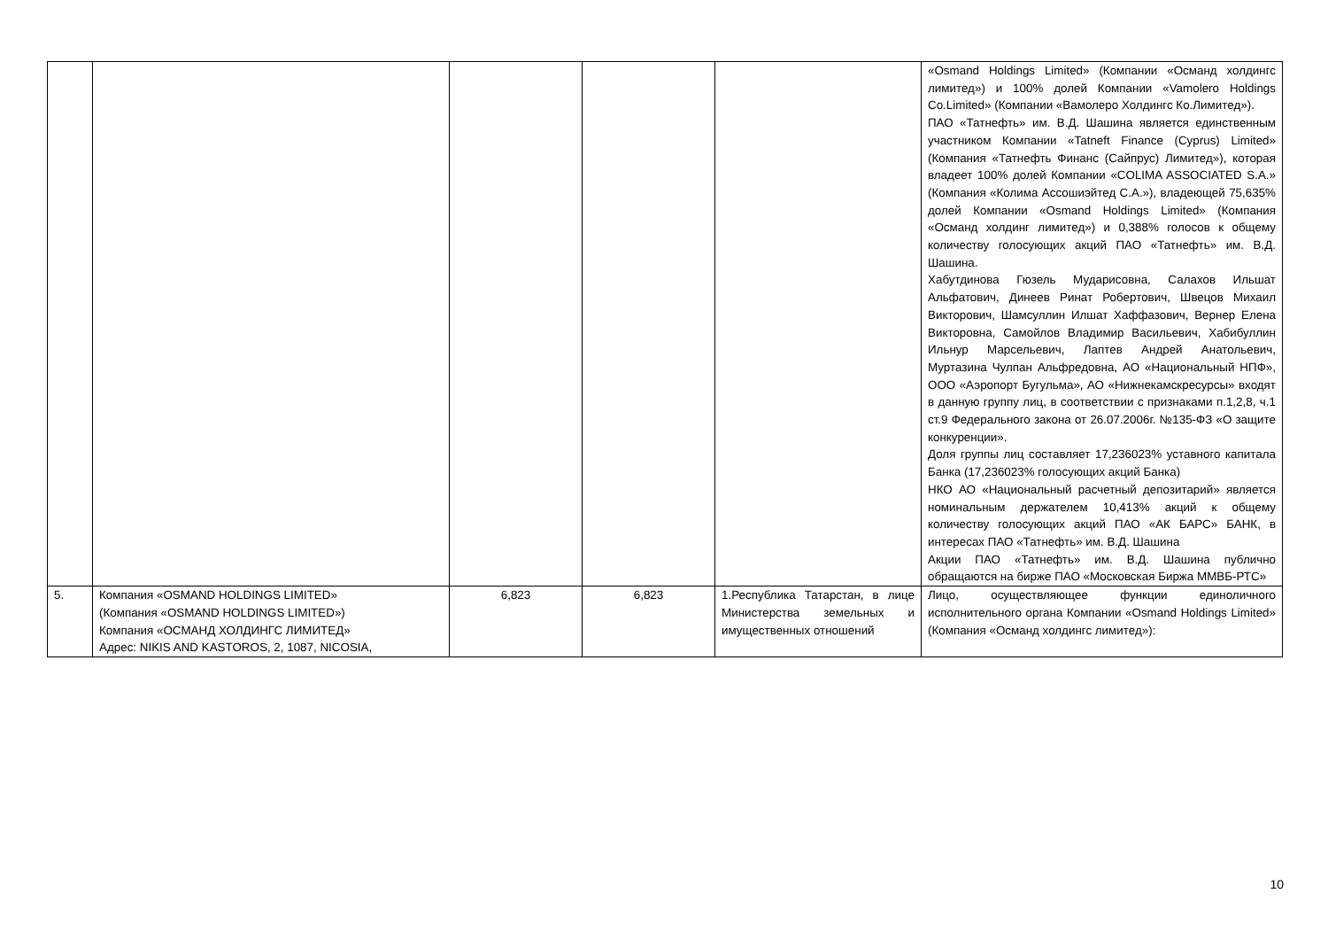| | | | | | «Osmand Holdings Limited» (Компании «Османд холдингс лимитед») и 100% долей Компании «Vamolero Holdings Co.Limited» (Компании «Вамолеро Холдингс Ко.Лимитед»). ПАО «Татнефть» им. В.Д. Шашина является единственным участником Компании «Tatneft Finance (Cyprus) Limited» (Компания «Татнефть Финанс (Сайпрус) Лимитед»), которая владеет 100% долей Компании «COLIMA ASSOCIATED S.A.» (Компания «Колима Ассошиэйтед С.А.»), владеющей 75,635% долей Компании «Osmand Holdings Limited» (Компания «Османд холдинг лимитед») и 0,388% голосов к общему количеству голосующих акций ПАО «Татнефть» им. В.Д. Шашина. Хабутдинова Гюзель Мударисовна, Салахов Ильшат Альфатович, Динеев Ринат Робертович, Швецов Михаил Викторович, Шамсуллин Илшат Хаффазович, Вернер Елена Викторовна, Самойлов Владимир Васильевич, Хабибуллин Ильнур Марсельевич, Лаптев Андрей Анатольевич, Муртазина Чулпан Альфредовна, АО «Национальный НПФ», ООО «Аэропорт Бугульма», АО «Нижнекамскресурсы» входят в данную группу лиц, в соответствии с признаками п.1,2,8, ч.1 ст.9 Федерального закона от 26.07.2006г. №135-ФЗ «О защите конкуренции». Доля группы лиц составляет 17,236023% уставного капитала Банка (17,236023% голосующих акций Банка) НКО АО «Национальный расчетный депозитарий» является номинальным держателем 10,413% акций к общему количеству голосующих акций ПАО «АК БАРС» БАНК, в интересах ПАО «Татнефть» им. В.Д. Шашина Акции ПАО «Татнефть» им. В.Д. Шашина публично обращаются на бирже ПАО «Московская Биржа ММВБ-РТС» |
| 5. | Компания «OSMAND HOLDINGS LIMITED» (Компания «OSMAND HOLDINGS LIMITED») Компания «ОСМАНД ХОЛДИНГС ЛИМИТЕД» Адрес: NIKIS AND KASTOROS, 2, 1087, NICOSIA, | 6,823 | 6,823 | 1.Республика Татарстан, в лице Министерства земельных и имущественных отношений | Лицо, осуществляющее функции единоличного исполнительного органа Компании «Osmand Holdings Limited» (Компания «Османд холдингс лимитед»): |
10